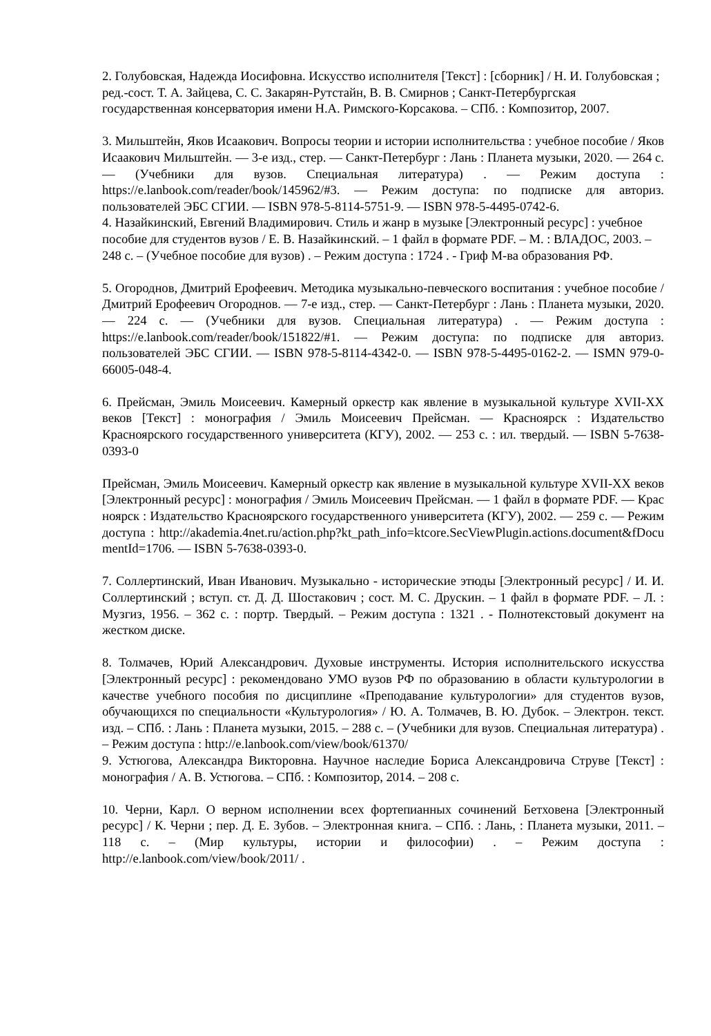2. Голубовская, Надежда Иосифовна. Искусство исполнителя [Текст] : [сборник] / Н. И. Голубовская ; ред.-сост. Т. А. Зайцева, С. С. Закарян-Рутстайн, В. В. Смирнов ; Санкт-Петербургская государственная консерватория имени Н.А. Римского-Корсакова. – СПб. : Композитор, 2007.
3. Мильштейн, Яков Исаакович. Вопросы теории и истории исполнительства : учебное пособие / Яков Исаакович Мильштейн. — 3-е изд., стер. — Санкт-Петербург : Лань : Планета музыки, 2020. — 264 с. — (Учебники для вузов. Специальная литература) . — Режим доступа : https://e.lanbook.com/reader/book/145962/#3. — Режим доступа: по подписке для авториз. пользователей ЭБС СГИИ. — ISBN 978-5-8114-5751-9. — ISBN 978-5-4495-0742-6.
4. Назайкинский, Евгений Владимирович. Стиль и жанр в музыке [Электронный ресурс] : учебное пособие для студентов вузов / Е. В. Назайкинский. – 1 файл в формате PDF. – М. : ВЛАДОС, 2003. – 248 с. – (Учебное пособие для вузов) . – Режим доступа : 1724 . - Гриф М-ва образования РФ.
5. Огороднов, Дмитрий Ерофеевич. Методика музыкально-певческого воспитания : учебное пособие / Дмитрий Ерофеевич Огороднов. — 7-е изд., стер. — Санкт-Петербург : Лань : Планета музыки, 2020. — 224 с. — (Учебники для вузов. Специальная литература) . — Режим доступа : https://e.lanbook.com/reader/book/151822/#1. — Режим доступа: по подписке для авториз. пользователей ЭБС СГИИ. — ISBN 978-5-8114-4342-0. — ISBN 978-5-4495-0162-2. — ISMN 979-0-66005-048-4.
6. Прейсман, Эмиль Моисеевич. Камерный оркестр как явление в музыкальной культуре XVII-XX веков [Текст] : монография / Эмиль Моисеевич Прейсман. — Красноярск : Издательство Красноярского государственного университета (КГУ), 2002. — 253 с. : ил. твердый. — ISBN 5-7638-0393-0
Прейсман, Эмиль Моисеевич. Камерный оркестр как явление в музыкальной культуре XVII-XX веков [Электронный ресурс] : монография / Эмиль Моисеевич Прейсман. — 1 файл в формате PDF. — Красноярск : Издательство Красноярского государственного университета (КГУ), 2002. — 259 с. — Режим доступа : http://akademia.4net.ru/action.php?kt_path_info=ktcore.SecViewPlugin.actions.document&fDocumentId=1706. — ISBN 5-7638-0393-0.
7. Соллертинский, Иван Иванович. Музыкально - исторические этюды [Электронный ресурс] / И. И. Соллертинский ; вступ. ст. Д. Д. Шостакович ; сост. М. С. Друскин. – 1 файл в формате PDF. – Л. : Музгиз, 1956. – 362 с. : портр. Твердый. – Режим доступа : 1321 . - Полнотекстовый документ на жестком диске.
8. Толмачев, Юрий Александрович. Духовые инструменты. История исполнительского искусства [Электронный ресурс] : рекомендовано УМО вузов РФ по образованию в области культурологии в качестве учебного пособия по дисциплине «Преподавание культурологии» для студентов вузов, обучающихся по специальности «Культурология» / Ю. А. Толмачев, В. Ю. Дубок. – Электрон. текст. изд. – СПб. : Лань : Планета музыки, 2015. – 288 с. – (Учебники для вузов. Специальная литература) . – Режим доступа : http://e.lanbook.com/view/book/61370/
9. Устюгова, Александра Викторовна. Научное наследие Бориса Александровича Струве [Текст] : монография / А. В. Устюгова. – СПб. : Композитор, 2014. – 208 с.
10. Черни, Карл. О верном исполнении всех фортепианных сочинений Бетховена [Электронный ресурс] / К. Черни ; пер. Д. Е. Зубов. – Электронная книга. – СПб. : Лань, : Планета музыки, 2011. – 118 с. – (Мир культуры, истории и философии) . – Режим доступа : http://e.lanbook.com/view/book/2011/ .